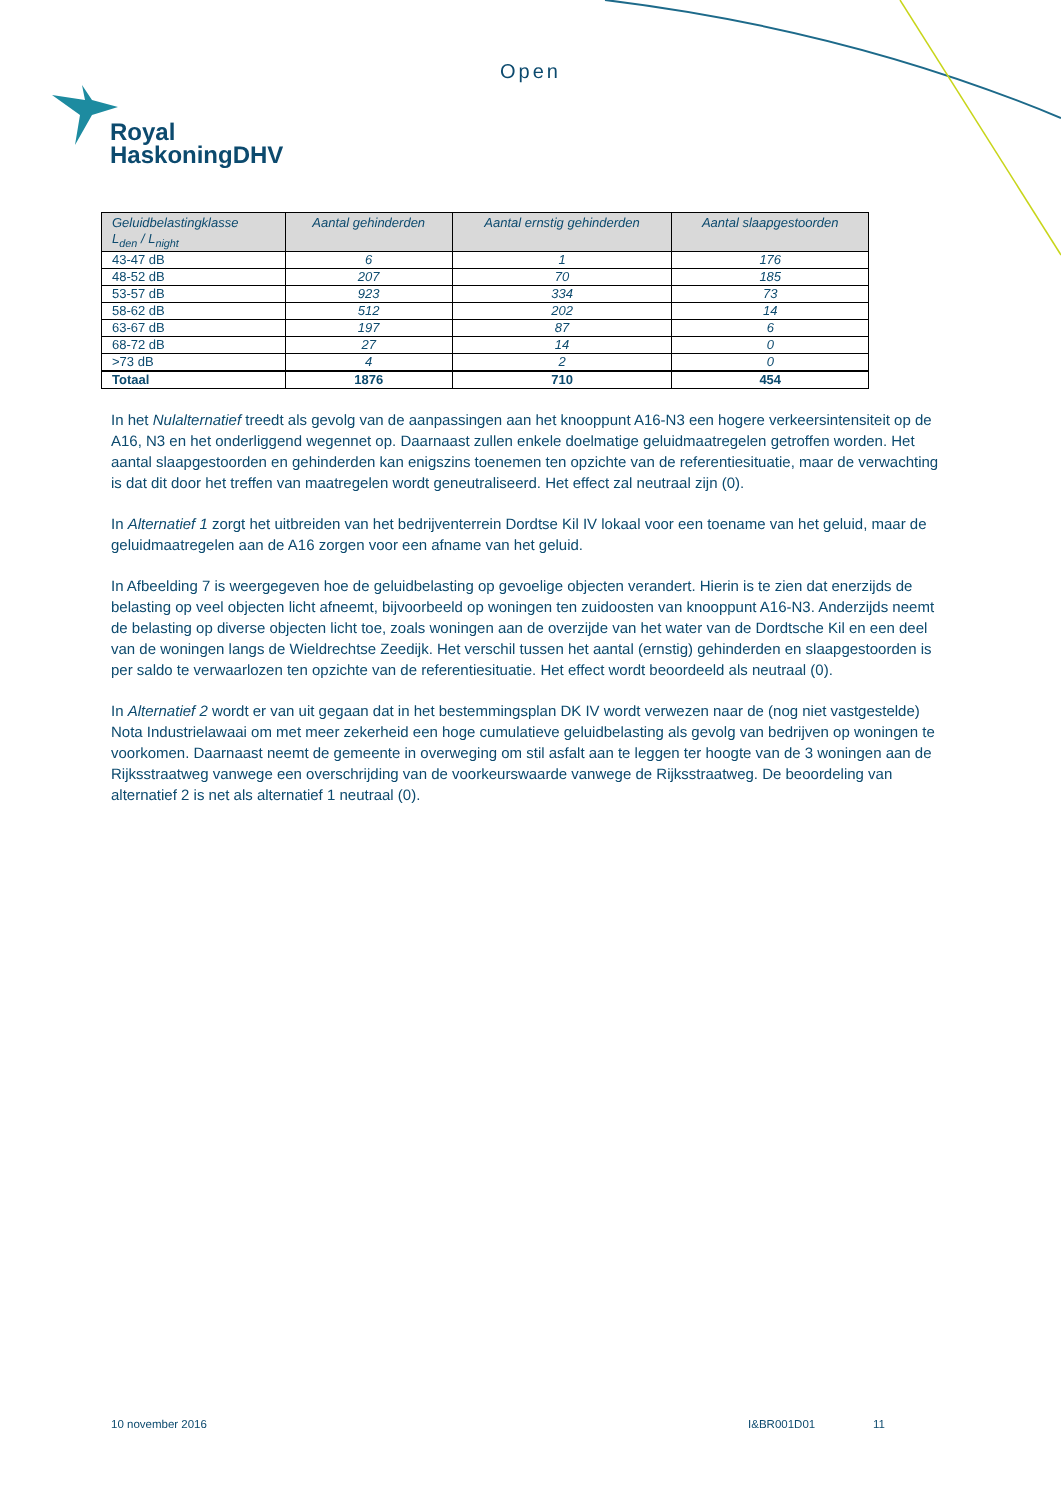Open
Royal
HaskoningDHV
| Geluidbelastingklasse L<sub>den</sub> / L<sub>night</sub> | Aantal gehinderden | Aantal ernstig gehinderden | Aantal slaapgestoorden |
| --- | --- | --- | --- |
| 43-47 dB | 6 | 1 | 176 |
| 48-52 dB | 207 | 70 | 185 |
| 53-57 dB | 923 | 334 | 73 |
| 58-62 dB | 512 | 202 | 14 |
| 63-67 dB | 197 | 87 | 6 |
| 68-72 dB | 27 | 14 | 0 |
| >73 dB | 4 | 2 | 0 |
| Totaal | 1876 | 710 | 454 |
In het Nulalternatief treedt als gevolg van de aanpassingen aan het knooppunt A16-N3 een hogere verkeersintensiteit op de A16, N3 en het onderliggend wegennet op. Daarnaast zullen enkele doelmatige geluidmaatregelen getroffen worden. Het aantal slaapgestoorden en gehinderden kan enigszins toenemen ten opzichte van de referentiesituatie, maar de verwachting is dat dit door het treffen van maatregelen wordt geneutraliseerd. Het effect zal neutraal zijn (0).
In Alternatief 1 zorgt het uitbreiden van het bedrijventerrein Dordtse Kil IV lokaal voor een toename van het geluid, maar de geluidmaatregelen aan de A16 zorgen voor een afname van het geluid.
In Afbeelding 7 is weergegeven hoe de geluidbelasting op gevoelige objecten verandert. Hierin is te zien dat enerzijds de belasting op veel objecten licht afneemt, bijvoorbeeld op woningen ten zuidoosten van knooppunt A16-N3. Anderzijds neemt de belasting op diverse objecten licht toe, zoals woningen aan de overzijde van het water van de Dordtsche Kil en een deel van de woningen langs de Wieldrechtse Zeedijk. Het verschil tussen het aantal (ernstig) gehinderden en slaapgestoorden is per saldo te verwaarlozen ten opzichte van de referentiesituatie. Het effect wordt beoordeeld als neutraal (0).
In Alternatief 2 wordt er van uit gegaan dat in het bestemmingsplan DK IV wordt verwezen naar de (nog niet vastgestelde) Nota Industrielawaai om met meer zekerheid een hoge cumulatieve geluidbelasting als gevolg van bedrijven op woningen te voorkomen. Daarnaast neemt de gemeente in overweging om stil asfalt aan te leggen ter hoogte van de 3 woningen aan de Rijksstraatweg vanwege een overschrijding van de voorkeurswaarde vanwege de Rijksstraatweg. De beoordeling van alternatief 2 is net als alternatief 1 neutraal (0).
10 november 2016 I&BR001D01 11